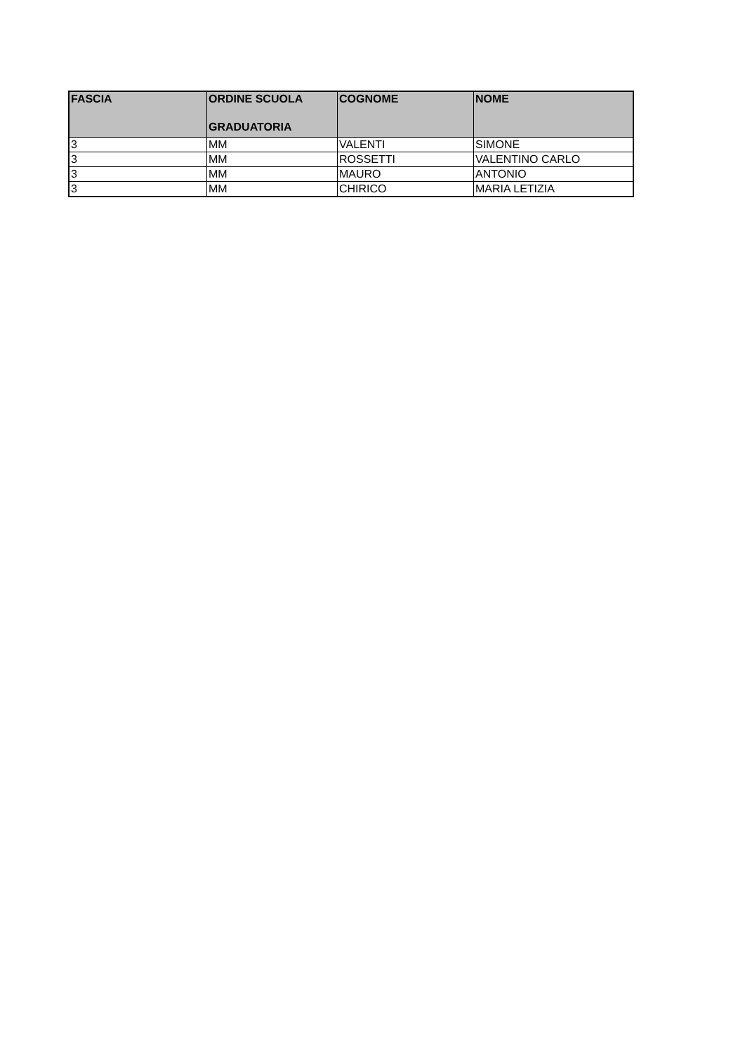| FASCIA | ORDINE SCUOLA GRADUATORIA | COGNOME | NOME |
| --- | --- | --- | --- |
| 3 | MM | VALENTI | SIMONE |
| 3 | MM | ROSSETTI | VALENTINO CARLO |
| 3 | MM | MAURO | ANTONIO |
| 3 | MM | CHIRICO | MARIA LETIZIA |